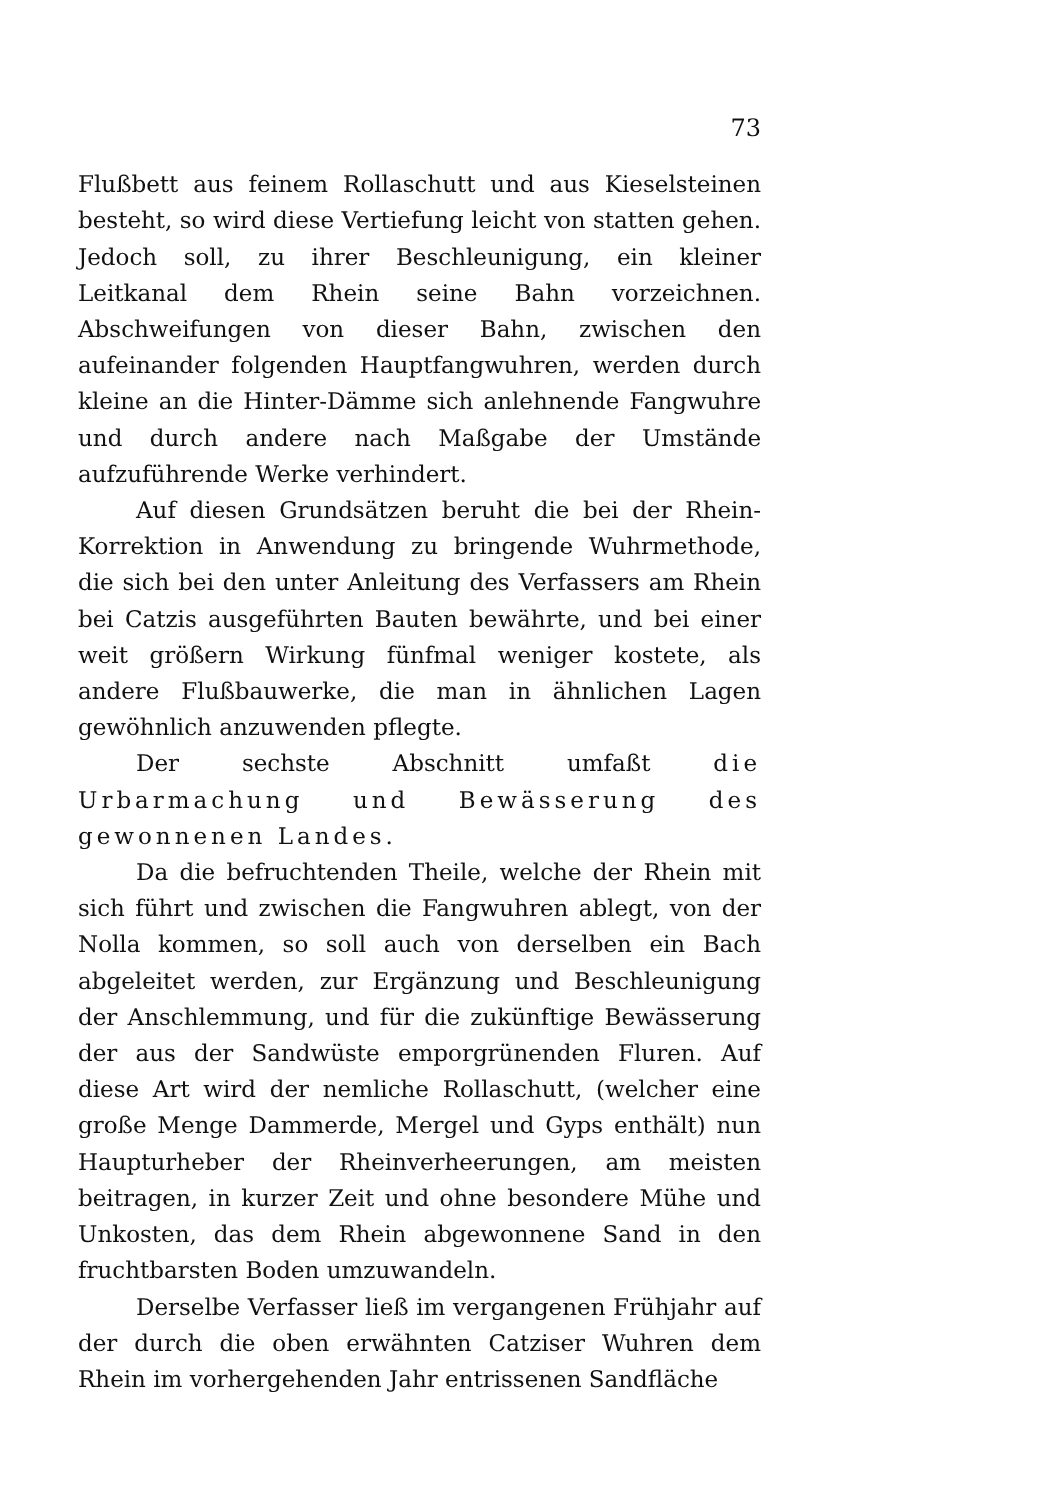73
Flußbett aus feinem Rollaschutt und aus Kieselsteinen besteht, so wird diese Vertiefung leicht von statten gehen. Jedoch soll, zu ihrer Beschleunigung, ein kleiner Leitkanal dem Rhein seine Bahn vorzeichnen. Abschweifungen von dieser Bahn, zwischen den aufeinander folgenden Hauptfangwuhren, werden durch kleine an die Hinter-Dämme sich anlehnende Fangwuhre und durch andere nach Maßgabe der Umstände aufzuführende Werke verhindert.
Auf diesen Grundsätzen beruht die bei der Rhein-Korrektion in Anwendung zu bringende Wuhrmethode, die sich bei den unter Anleitung des Verfassers am Rhein bei Catzis ausgeführten Bauten bewährte, und bei einer weit größern Wirkung fünfmal weniger kostete, als andere Flußbauwerke, die man in ähnlichen Lagen gewöhnlich anzuwenden pflegte.
Der sechste Abschnitt umfaßt die Urbarmachung und Bewässerung des gewonnenen Landes.
Da die befruchtenden Theile, welche der Rhein mit sich führt und zwischen die Fangwuhren ablegt, von der Nolla kommen, so soll auch von derselben ein Bach abgeleitet werden, zur Ergänzung und Beschleunigung der Anschlemmung, und für die zukünftige Bewässerung der aus der Sandwüste emporgrünenden Fluren. Auf diese Art wird der nemliche Rollaschutt, (welcher eine große Menge Dammerde, Mergel und Gyps enthält) nun Haupturheber der Rheinverheerungen, am meisten beitragen, in kurzer Zeit und ohne besondere Mühe und Unkosten, das dem Rhein abgewonnene Sand in den fruchtbarsten Boden umzuwandeln.
Derselbe Verfasser ließ im vergangenen Frühjahr auf der durch die oben erwähnten Catziser Wuhren dem Rhein im vorhergehenden Jahr entrissenen Sandfläche